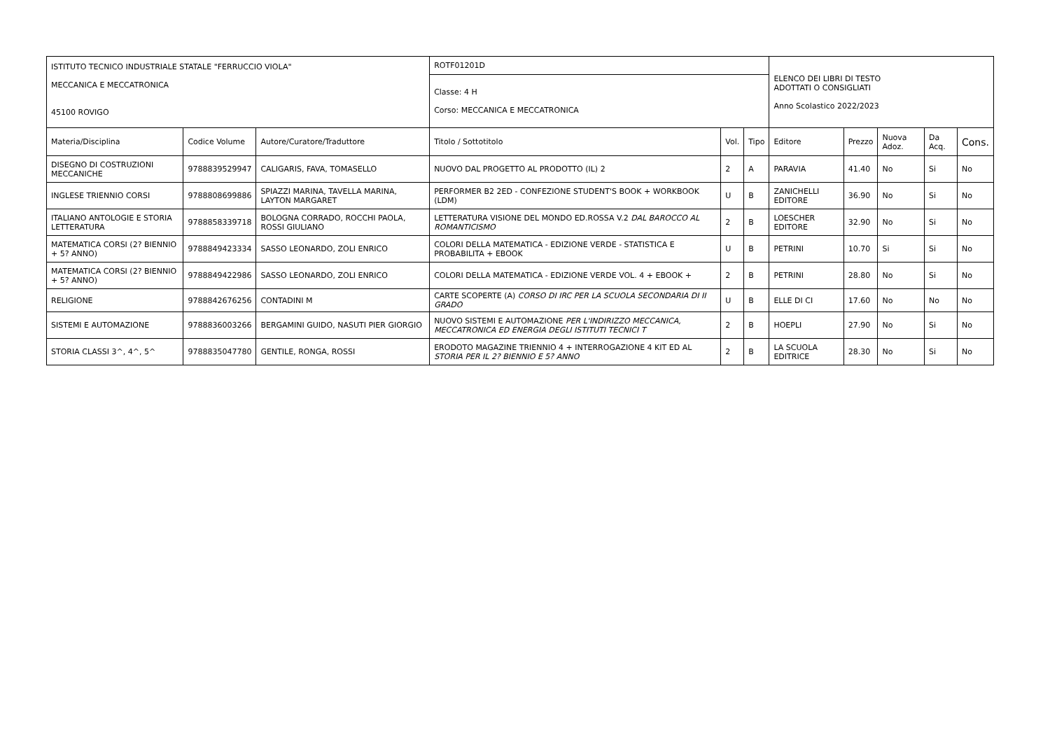| ISTITUTO TECNICO INDUSTRIALE STATALE "FERRUCCIO VIOLA" MECCANICA E MECCATRONICA 45100 ROVIGO | | | ROTF01201D | | | ELENCO DEI LIBRI DI TESTO ADOTTATI O CONSIGLIATI Anno Scolastico 2022/2023 | | | | |
| | | | Classe: 4 H Corso: MECCANICA E MECCATRONICA | | | | | | | |
| Materia/Disciplina | Codice Volume | Autore/Curatore/Traduttore | Titolo / Sottotitolo | Vol. | Tipo | Editore | Prezzo | Nuova Adoz. | Da Acq. | Cons. |
| DISEGNO DI COSTRUZIONI MECCANICHE | 9788839529947 | CALIGARIS, FAVA, TOMASELLO | NUOVO DAL PROGETTO AL PRODOTTO (IL) 2 | 2 | A | PARAVIA | 41.40 | No | Si | No |
| INGLESE TRIENNIO CORSI | 9788808699886 | SPIAZZI MARINA, TAVELLA MARINA, LAYTON MARGARET | PERFORMER B2 2ED - CONFEZIONE STUDENT'S BOOK + WORKBOOK (LDM) | U | B | ZANICHELLI EDITORE | 36.90 | No | Si | No |
| ITALIANO ANTOLOGIE E STORIA LETTERATURA | 9788858339718 | BOLOGNA CORRADO, ROCCHI PAOLA, ROSSI GIULIANO | LETTERATURA VISIONE DEL MONDO ED.ROSSA V.2 DAL BAROCCO AL ROMANTICISMO | 2 | B | LOESCHER EDITORE | 32.90 | No | Si | No |
| MATEMATICA CORSI (2? BIENNIO + 5? ANNO) | 9788849423334 | SASSO LEONARDO, ZOLI ENRICO | COLORI DELLA MATEMATICA - EDIZIONE VERDE - STATISTICA E PROBABILITA + EBOOK | U | B | PETRINI | 10.70 | Si | Si | No |
| MATEMATICA CORSI (2? BIENNIO + 5? ANNO) | 9788849422986 | SASSO LEONARDO, ZOLI ENRICO | COLORI DELLA MATEMATICA - EDIZIONE VERDE VOL. 4 + EBOOK + | 2 | B | PETRINI | 28.80 | No | Si | No |
| RELIGIONE | 9788842676256 | CONTADINI M | CARTE SCOPERTE (A) CORSO DI IRC PER LA SCUOLA SECONDARIA DI II GRADO | U | B | ELLE DI CI | 17.60 | No | No | No |
| SISTEMI E AUTOMAZIONE | 9788836003266 | BERGAMINI GUIDO, NASUTI PIER GIORGIO | NUOVO SISTEMI E AUTOMAZIONE PER L'INDIRIZZO MECCANICA, MECCATRONICA ED ENERGIA DEGLI ISTITUTI TECNICI T | 2 | B | HOEPLI | 27.90 | No | Si | No |
| STORIA CLASSI 3^, 4^, 5^ | 9788835047780 | GENTILE, RONGA, ROSSI | ERODOTO MAGAZINE TRIENNIO 4 + INTERROGAZIONE 4 KIT ED AL STORIA PER IL 2? BIENNIO E 5? ANNO | 2 | B | LA SCUOLA EDITRICE | 28.30 | No | Si | No |